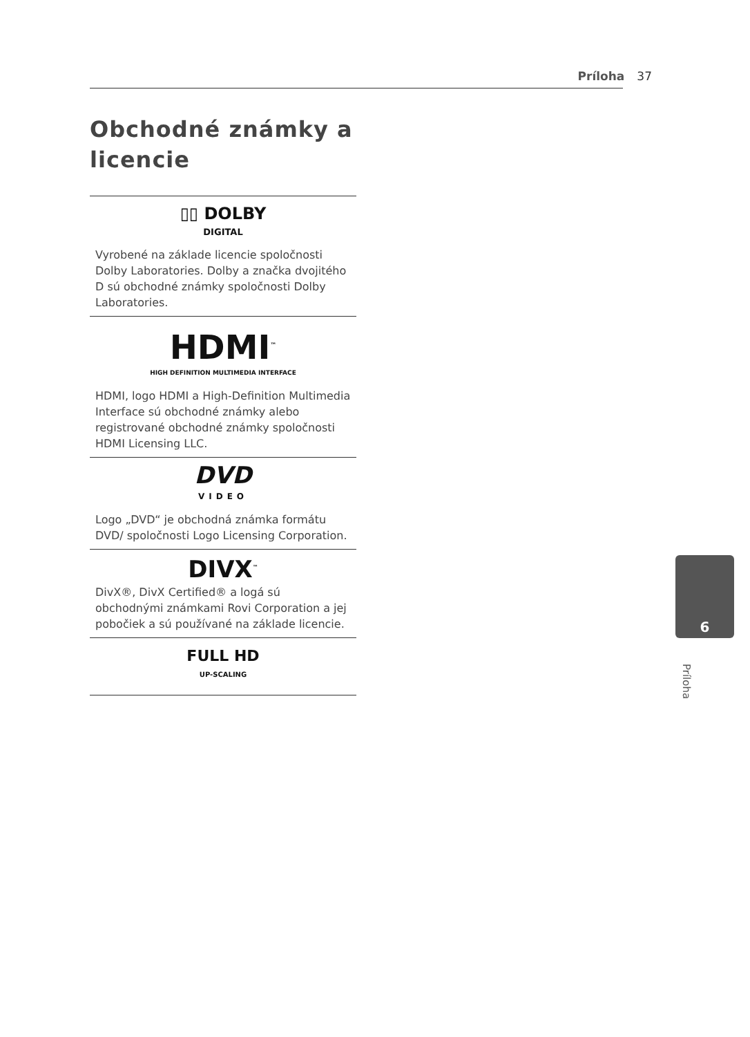Príloha 37
Obchodné známky a licencie
▯▯ DOLBY
DIGITAL
Vyrobené na základe licencie spoločnosti Dolby Laboratories. Dolby a značka dvojitého D sú obchodné známky spoločnosti Dolby Laboratories.
HDMI<sup>™</sup>
HIGH DEFINITION MULTIMEDIA INTERFACE
HDMI, logo HDMI a High-Definition Multimedia Interface sú obchodné známky alebo registrované obchodné známky spoločnosti HDMI Licensing LLC.
DVD
VIDEO
Logo „DVD“ je obchodná známka formátu DVD/ spoločnosti Logo Licensing Corporation.
DIVX<sup>™</sup>
DivX®, DivX Certified® a logá sú obchodnými známkami Rovi Corporation a jej pobočiek a sú používané na základe licencie.
FULL HD
UP-SCALING
6
Príloha